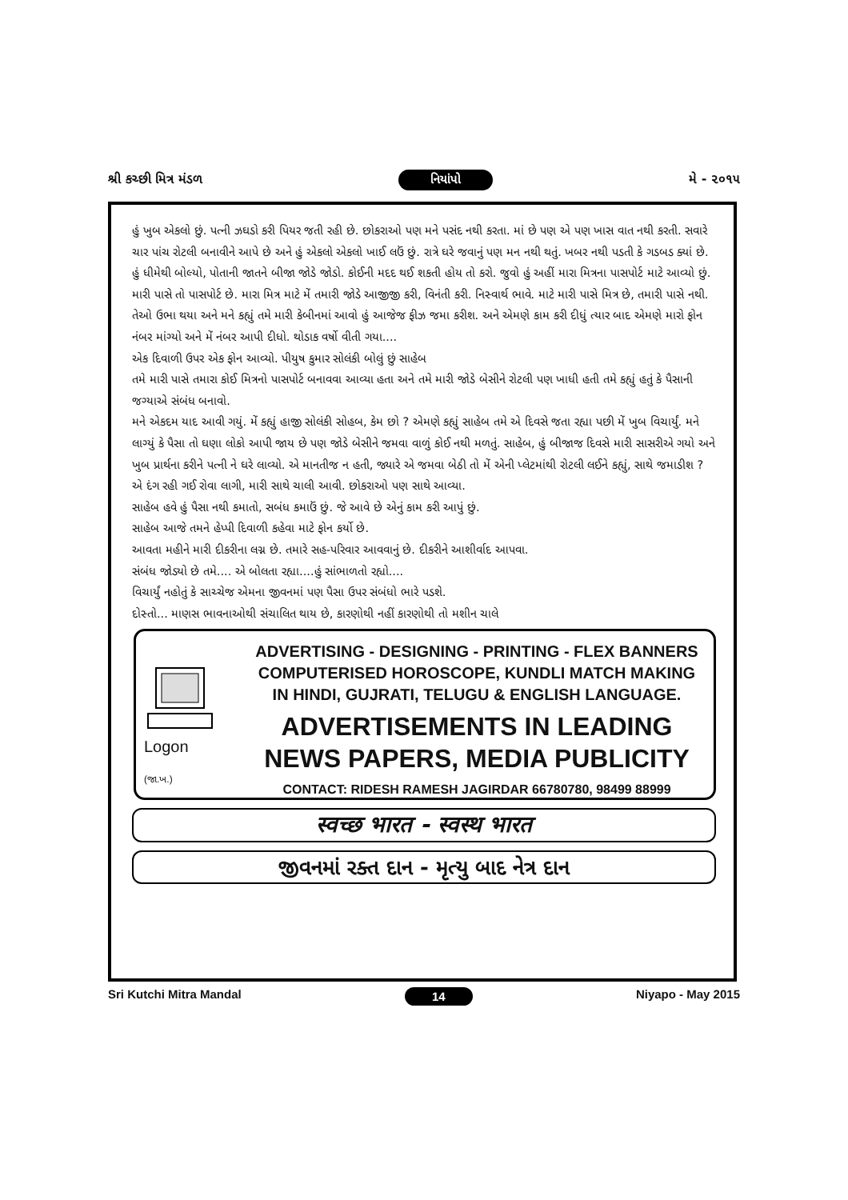શ્રી કચ્છી મિત્ર મંડળ નિયાંપો મે - ૨૦૧૫
હું ખુબ એકલો છું. પત્ની ઝઘડો કરી પિયર જતી રહી છે. છોકરાઓ પણ મને પસંદ નથી કરતા. માં છે પણ એ પણ ખાસ વાત નથી કરતી. સવારે ચાર પાંચ રોટલી બનાવીને આપે છે અને હું એકલો એકલો ખાઈ લઉં છું. રાત્રે ઘરે જવાનું પણ મન નથી થતું. ખબર નથી પડતી કે ગડબડ ક્યાં છે. હું ધીમેથી બોલ્યો, પોતાની જાતને બીજા જોડે જોડો. કોઈની મદદ થઈ શકતી હોય તો કરો. જુવો હું અહીં મારા મિત્રના પાસપોર્ટ માટે આવ્યો છું. મારી પાસે તો પાસપોર્ટ છે. મારા મિત્ર માટે મેં તમારી જોડે આજીજી કરી, વિનંતી કરી. નિસ્વાર્થ ભાવે. માટે મારી પાસે મિત્ર છે, તમારી પાસે નથી. તેઓ ઉભા થયા અને મને કહ્યું તમે મારી કેબીનમાં આવો હું આજેજ ફીઝ જમા કરીશ. અને એમણે કામ કરી દીધું ત્યાર બાદ એમણે મારો ફોન નંબર માંગ્યો અને મેં નંબર આપી દીધો. થોડાક વર્ષો વીતી ગયા....
એક દિવાળી ઉપર એક ફોન આવ્યો. પીયુષ કુમાર સોલંકી બોલું છું સાહેબ
તમે મારી પાસે તમારા કોઈ મિત્રનો પાસપોર્ટ બનાવવા આવ્યા હતા અને તમે મારી જોડે બેસીને રોટલી પણ ખાધી હતી તમે કહ્યું હતું કે પૈસાની જગ્યાએ સંબંધ બનાવો.
મને એકદમ યાદ આવી ગયું. મેં કહ્યું હાજી સોલંકી સોહબ, કેમ છો ? એમણે કહ્યું સાહેબ તમે એ દિવસે જતા રહ્યા પછી મેં ખુબ વિચાર્યું. મને લાગ્યું કે પૈસા તો ઘણા લોકો આપી જાય છે પણ જોડે બેસીને જમવા વાળું કોઈ નથી મળતું. સાહેબ, હું બીજાજ દિવસે મારી સાસરીએ ગયો અને ખુબ પ્રાર્થના કરીને પત્ની ને ઘરે લાવ્યો. એ માનતીજ ન હતી, જ્યારે એ જમવા બેઠી તો મેં એની પ્લેટમાંથી રોટલી લઈને કહ્યું, સાથે જમાડીશ ?
એ દંગ રહી ગઈ રોવા લાગી, મારી સાથે ચાલી આવી. છોકરાઓ પણ સાથે આવ્યા.
સાહેબ હવે હું પૈસા નથી કમાતો, સબંધ કમાઉં છું. જે આવે છે એનું કામ કરી આપું છું.
સાહેબ આજે તમને હેપ્પી દિવાળી કહેવા માટે ફોન કર્યો છે.
આવતા મહીને મારી દીકરીના લગ્ન છે. તમારે સહ-પરિવાર આવવાનું છે. દીકરીને આશીર્વાદ આપવા.
સંબંધ જોડ્યો છે તમે.... એ બોલતા રહ્યા....હું સાંભાળતો રહ્યો....
વિચાર્યું નહોતું કે સાચ્ચેજ એમના જીવનમાં પણ પૈસા ઉપર સંબંધો ભારે પડશે.
દોસ્તો... માણસ ભાવનાઓથી સંચાલિત થાય છે, કારણોથી નહીં કારણોથી તો મશીન ચાલે
Logon
(જા.ખ.)
ADVERTISING - DESIGNING - PRINTING - FLEX BANNERS
COMPUTERISED HOROSCOPE, KUNDLI MATCH MAKING
IN HINDI, GUJRATI, TELUGU & ENGLISH LANGUAGE.
ADVERTISEMENTS IN LEADING
NEWS PAPERS, MEDIA PUBLICITY
CONTACT: RIDESH RAMESH JAGIRDAR 66780780, 98499 88999
स्वच्छ भारत - स्वस्थ भारत
જીવનમાં રક્ત દાન - મૃત્યુ બાદ નેત્ર દાન
Sri Kutchi Mitra Mandal 14 Niyapo - May 2015